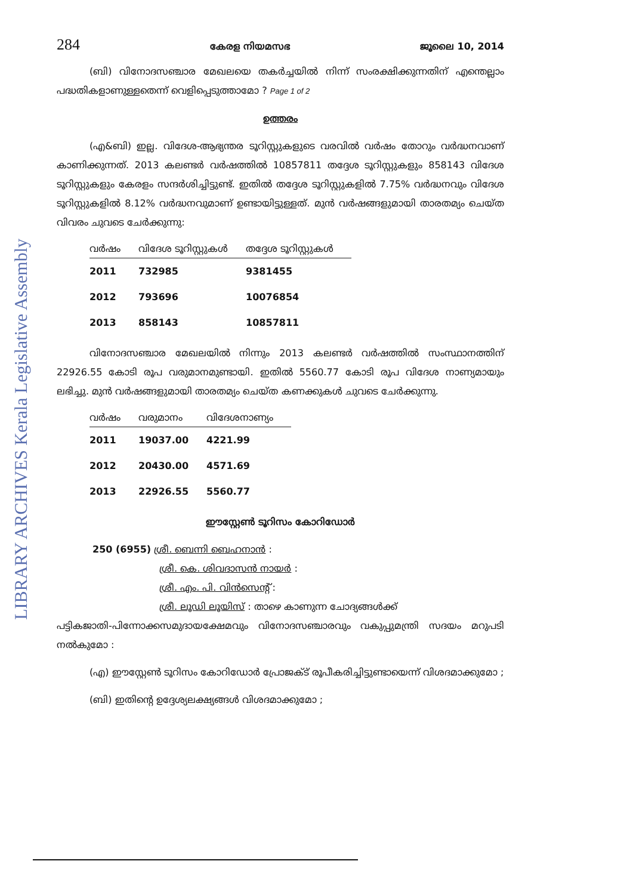LIBRARY ARCHIVES Kerala Legislative Assembly
284 കേരള നിയമസഭ ജൂലൈ 10, 2014
(ബി) വിനോദസഞ്ചാര മേഖലയെ തകർച്ചയിൽ നിന്ന് സംരക്ഷിക്കുന്നതിന് എന്തെല്ലാം പദ്ധതികളാണുള്ളതെന്ന് വെളിപ്പെടുത്താമോ ? Page 1 of 2
ഉത്തരം
(എ&ബി) ഇല്ല. വിദേശ-ആഭ്യന്തര ടൂറിസ്റ്റുകളുടെ വരവിൽ വർഷം തോറും വർദ്ധനവാണ് കാണിക്കുന്നത്. 2013 കലണ്ടർ വർഷത്തിൽ 10857811 തദ്ദേശ ടൂറിസ്റ്റുകളും 858143 വിദേശ ടൂറിസ്റ്റുകളും കേരളം സന്ദർശിച്ചിട്ടുണ്ട്. ഇതിൽ തദ്ദേശ ടൂറിസ്റ്റുകളിൽ 7.75% വർദ്ധനവും വിദേശ ടൂറിസ്റ്റുകളിൽ 8.12% വർദ്ധനവുമാണ് ഉണ്ടായിട്ടുള്ളത്. മുൻ വർഷങ്ങളുമായി താരതമ്യം ചെയ്ത വിവരം ചുവടെ ചേർക്കുന്നു:
| വർഷം | വിദേശ ടൂറിസ്റ്റുകൾ | തദ്ദേശ ടൂറിസ്റ്റുകൾ |
| --- | --- | --- |
| 2011 | 732985 | 9381455 |
| 2012 | 793696 | 10076854 |
| 2013 | 858143 | 10857811 |
വിനോദസഞ്ചാര മേഖലയിൽ നിന്നും 2013 കലണ്ടർ വർഷത്തിൽ സംസ്ഥാനത്തിന് 22926.55 കോടി രൂപ വരുമാനമുണ്ടായി. ഇതിൽ 5560.77 കോടി രൂപ വിദേശ നാണ്യമായും ലഭിച്ചു. മുൻ വർഷങ്ങളുമായി താരതമ്യം ചെയ്ത കണക്കുകൾ ചുവടെ ചേർക്കുന്നു.
| വർഷം | വരുമാനം | വിദേശനാണ്യം |
| --- | --- | --- |
| 2011 | 19037.00 | 4221.99 |
| 2012 | 20430.00 | 4571.69 |
| 2013 | 22926.55 | 5560.77 |
ഈസ്റ്റേൺ ടൂറിസം കോറിഡോർ
250 (6955) ശ്രീ. ബെന്നി ബെഹനാൻ :
ശ്രീ. കെ. ശിവദാസൻ നായർ :
ശ്രീ. എം. പി. വിൻസെന്റ് :
ശ്രീ. ലൂഡി ലൂയിസ് : താഴെ കാണുന്ന ചോദ്യങ്ങൾക്ക്
പട്ടികജാതി-പിന്നോക്കസമുദായക്ഷേമവും വിനോദസഞ്ചാരവും വകുപ്പുമന്ത്രി സദയം മറുപടി നൽകുമോ :
(എ) ഈസ്റ്റേൺ ടൂറിസം കോറിഡോർ പ്രോജക്ട് രൂപീകരിച്ചിട്ടുണ്ടായെന്ന് വിശദമാക്കുമോ ;
(ബി) ഇതിന്റെ ഉദ്ദേശ്യലക്ഷ്യങ്ങൾ വിശദമാക്കുമോ ;